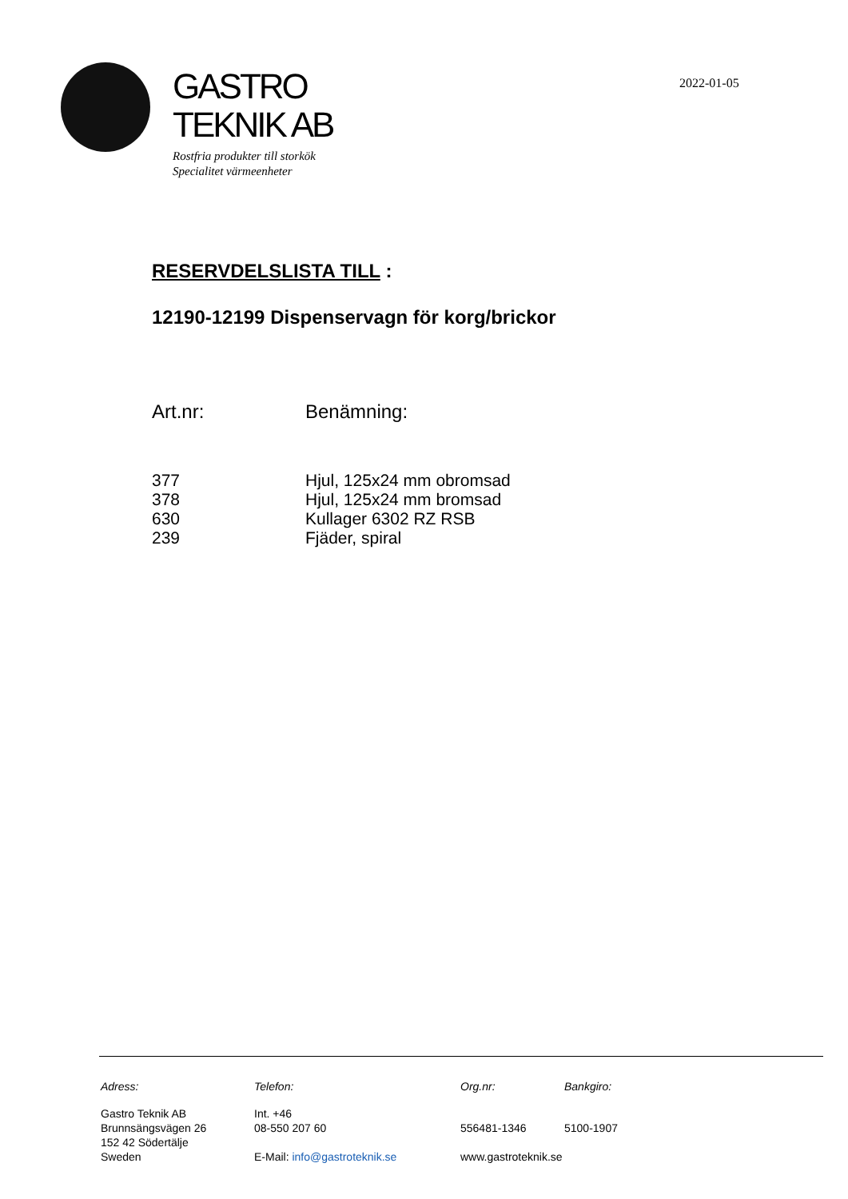GASTRO
TEKNIK AB
Rostfria produkter till storkök
Specialitet värmeenheter
2022-01-05
RESERVDELSLISTA TILL :
12190-12199 Dispenservagn för korg/brickor
| Art.nr: | Benämning: |
| --- | --- |
| 377 | Hjul, 125x24 mm obromsad |
| 378 | Hjul, 125x24 mm bromsad |
| 630 | Kullager 6302 RZ RSB |
| 239 | Fjäder, spiral |
| Adress: | Telefon: | Org.nr: | Bankgiro: |
| Gastro Teknik AB Brunnsängsvägen 26 152 42 Södertälje Sweden | Int. +46 08-550 207 60 E-Mail: info@gastroteknik.se | 556481-1346 www.gastroteknik.se | 5100-1907 |